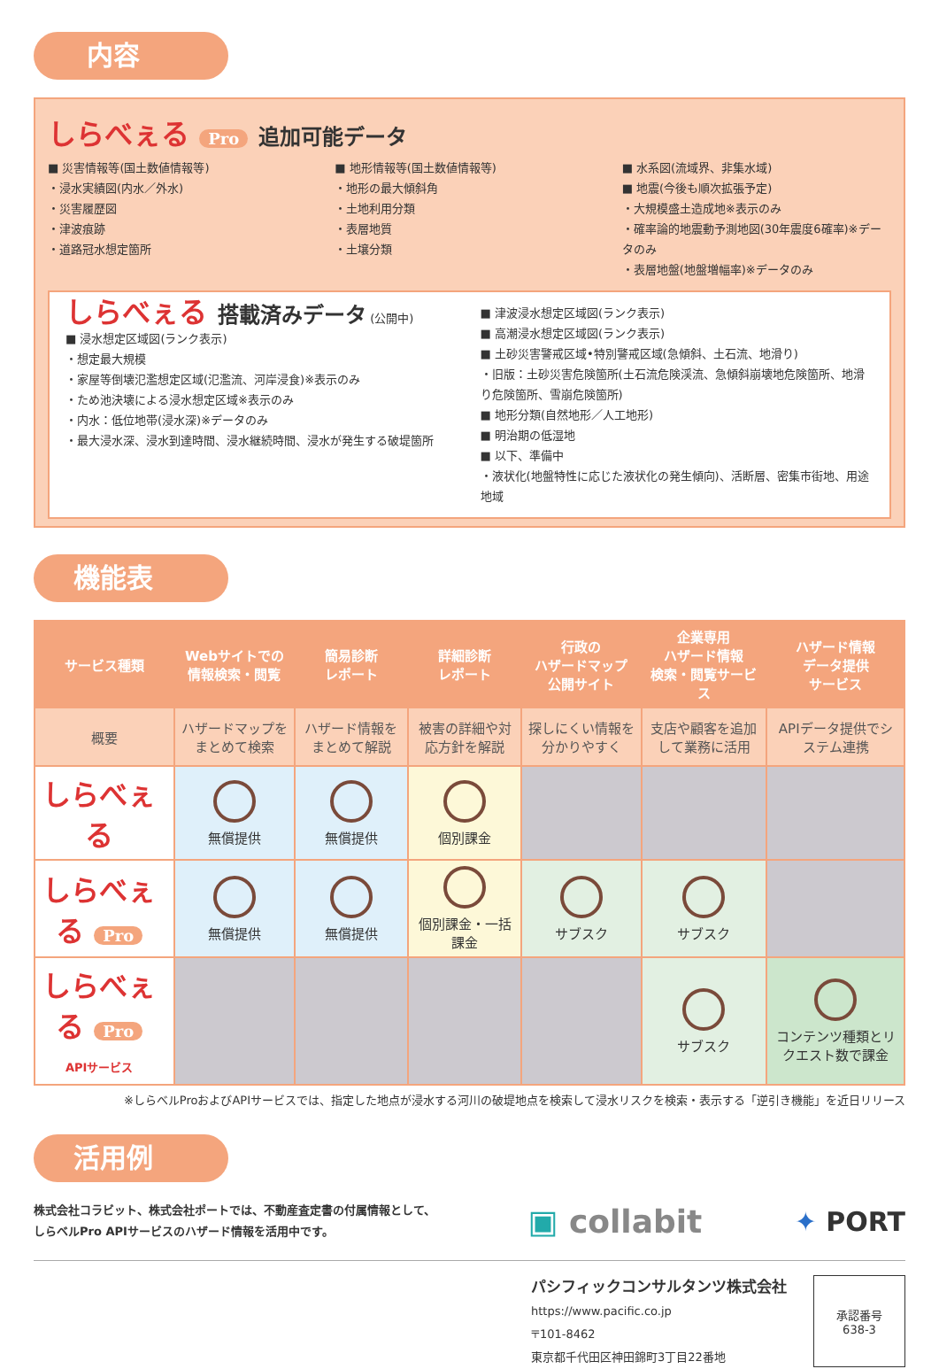内容
しらべぇる Pro
追加可能データ
■ 災害情報等(国土数値情報等)
・浸水実績図(内水／外水)
・災害履歴図
・津波痕跡
・道路冠水想定箇所
■ 地形情報等(国土数値情報等)
・地形の最大傾斜角
・土地利用分類
・表層地質
・土壌分類
■ 水系図(流域界、非集水域)
■ 地震(今後も順次拡張予定)
・大規模盛土造成地※表示のみ
・確率論的地震動予測地図(30年震度6確率)※データのみ
・表層地盤(地盤増幅率)※データのみ
しらべぇる
搭載済みデータ
(公開中)
■ 浸水想定区域図(ランク表示)
・想定最大規模
・家屋等倒壊氾濫想定区域(氾濫流、河岸浸食)※表示のみ
・ため池決壊による浸水想定区域※表示のみ
・内水：低位地帯(浸水深)※データのみ
・最大浸水深、浸水到達時間、浸水継続時間、浸水が発生する破堤箇所
■ 津波浸水想定区域図(ランク表示)
■ 高潮浸水想定区域図(ランク表示)
■ 土砂災害警戒区域•特別警戒区域(急傾斜、土石流、地滑り)
・旧版：土砂災害危険箇所(土石流危険渓流、急傾斜崩壊地危険箇所、地滑り危険箇所、雪崩危険箇所)
■ 地形分類(自然地形／人工地形)
■ 明治期の低湿地
■ 以下、準備中
・液状化(地盤特性に応じた液状化の発生傾向)、活断層、密集市街地、用途地域
機能表
| サービス種類 | Webサイトでの 情報検索・閲覧 | 簡易診断 レポート | 詳細診断 レポート | 行政の ハザードマップ 公開サイト | 企業専用 ハザード情報 検索・閲覧サービス | ハザード情報 データ提供 サービス |
| --- | --- | --- | --- | --- | --- | --- |
| 概要 | ハザードマップをまとめて検索 | ハザード情報をまとめて解説 | 被害の詳細や対応方針を解説 | 探しにくい情報を分かりやすく | 支店や顧客を追加して業務に活用 | APIデータ提供でシステム連携 |
| しらべぇる | 無償提供 | 無償提供 | 個別課金 | | | |
| しらべぇる Pro | 無償提供 | 無償提供 | 個別課金・一括課金 | サブスク | サブスク | |
| しらべぇる Pro APIサービス | | | | | サブスク | コンテンツ種類とリクエスト数で課金 |
※しらべルProおよびAPIサービスでは、指定した地点が浸水する河川の破堤地点を検索して浸水リスクを検索・表示する「逆引き機能」を近日リリース
活用例
株式会社コラビット、株式会社ポートでは、不動産査定書の付属情報として、
しらベルPro APIサービスのハザード情報を活用中です。
▣ collabit ✦ PORT
パシフィックコンサルタンツ株式会社
https://www.pacific.co.jp
〒101-8462
東京都千代田区神田錦町3丁目22番地
承認番号
638-3